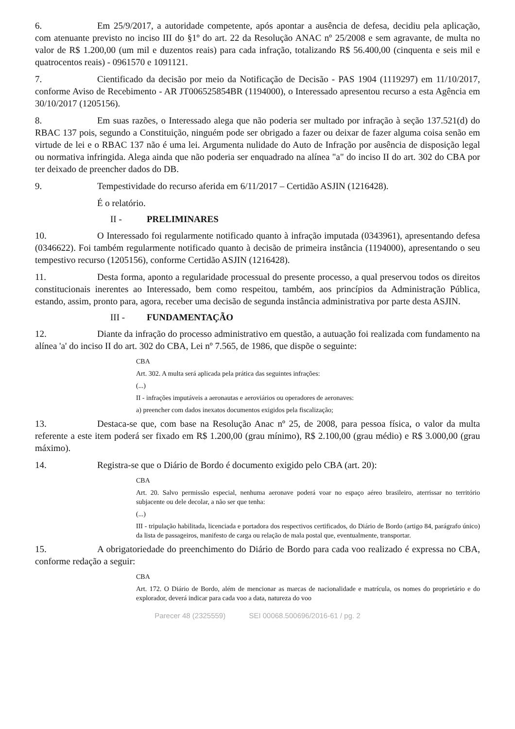6. Em 25/9/2017, a autoridade competente, após apontar a ausência de defesa, decidiu pela aplicação, com atenuante previsto no inciso III do §1º do art. 22 da Resolução ANAC nº 25/2008 e sem agravante, de multa no valor de R$ 1.200,00 (um mil e duzentos reais) para cada infração, totalizando R$ 56.400,00 (cinquenta e seis mil e quatrocentos reais) - 0961570 e 1091121.
7. Cientificado da decisão por meio da Notificação de Decisão - PAS 1904 (1119297) em 11/10/2017, conforme Aviso de Recebimento - AR JT006525854BR (1194000), o Interessado apresentou recurso a esta Agência em 30/10/2017 (1205156).
8. Em suas razões, o Interessado alega que não poderia ser multado por infração à seção 137.521(d) do RBAC 137 pois, segundo a Constituição, ninguém pode ser obrigado a fazer ou deixar de fazer alguma coisa senão em virtude de lei e o RBAC 137 não é uma lei. Argumenta nulidade do Auto de Infração por ausência de disposição legal ou normativa infringida. Alega ainda que não poderia ser enquadrado na alínea "a" do inciso II do art. 302 do CBA por ter deixado de preencher dados do DB.
9. Tempestividade do recurso aferida em 6/11/2017 – Certidão ASJIN (1216428).
É o relatório.
II - PRELIMINARES
10. O Interessado foi regularmente notificado quanto à infração imputada (0343961), apresentando defesa (0346622). Foi também regularmente notificado quanto à decisão de primeira instância (1194000), apresentando o seu tempestivo recurso (1205156), conforme Certidão ASJIN (1216428).
11. Desta forma, aponto a regularidade processual do presente processo, a qual preservou todos os direitos constitucionais inerentes ao Interessado, bem como respeitou, também, aos princípios da Administração Pública, estando, assim, pronto para, agora, receber uma decisão de segunda instância administrativa por parte desta ASJIN.
III - FUNDAMENTAÇÃO
12. Diante da infração do processo administrativo em questão, a autuação foi realizada com fundamento na alínea 'a' do inciso II do art. 302 do CBA, Lei nº 7.565, de 1986, que dispõe o seguinte:
CBA
Art. 302. A multa será aplicada pela prática das seguintes infrações:
(...)
II - infrações imputáveis a aeronautas e aeroviários ou operadores de aeronaves:
a) preencher com dados inexatos documentos exigidos pela fiscalização;
13. Destaca-se que, com base na Resolução Anac nº 25, de 2008, para pessoa física, o valor da multa referente a este item poderá ser fixado em R$ 1.200,00 (grau mínimo), R$ 2.100,00 (grau médio) e R$ 3.000,00 (grau máximo).
14. Registra-se que o Diário de Bordo é documento exigido pelo CBA (art. 20):
CBA
Art. 20. Salvo permissão especial, nenhuma aeronave poderá voar no espaço aéreo brasileiro, aterrissar no território subjacente ou dele decolar, a não ser que tenha:
(...)
III - tripulação habilitada, licenciada e portadora dos respectivos certificados, do Diário de Bordo (artigo 84, parágrafo único) da lista de passageiros, manifesto de carga ou relação de mala postal que, eventualmente, transportar.
15. A obrigatoriedade do preenchimento do Diário de Bordo para cada voo realizado é expressa no CBA, conforme redação a seguir:
CBA
Art. 172. O Diário de Bordo, além de mencionar as marcas de nacionalidade e matrícula, os nomes do proprietário e do explorador, deverá indicar para cada voo a data, natureza do voo
Parecer 48 (2325559) SEI 00068.500696/2016-61 / pg. 2